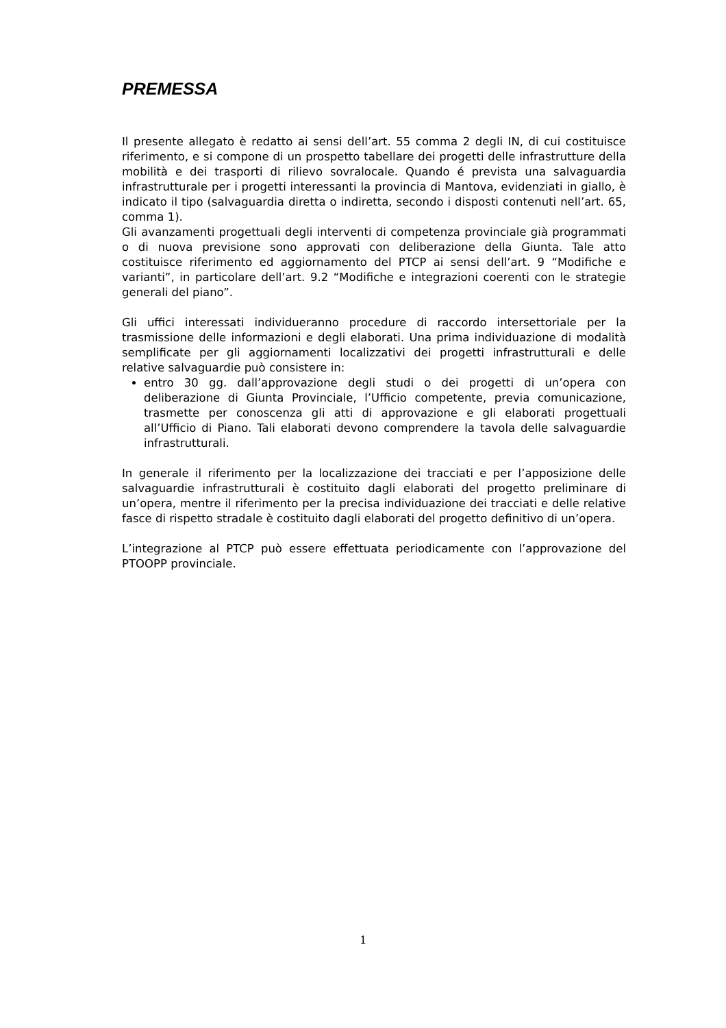PREMESSA
Il presente allegato è redatto ai sensi dell’art. 55 comma 2 degli IN, di cui costituisce riferimento, e si compone di un prospetto tabellare dei progetti delle infrastrutture della mobilità e dei trasporti di rilievo sovralocale. Quando é prevista una salvaguardia infrastrutturale per i progetti interessanti la provincia di Mantova, evidenziati in giallo, è indicato il tipo (salvaguardia diretta o indiretta, secondo i disposti contenuti nell’art. 65, comma 1).
Gli avanzamenti progettuali degli interventi di competenza provinciale già programmati o di nuova previsione sono approvati con deliberazione della Giunta. Tale atto costituisce riferimento ed aggiornamento del PTCP ai sensi dell’art. 9 “Modifiche e varianti”, in particolare dell’art. 9.2 “Modifiche e integrazioni coerenti con le strategie generali del piano”.
Gli uffici interessati individueranno procedure di raccordo intersettoriale per la trasmissione delle informazioni e degli elaborati. Una prima individuazione di modalità semplificate per gli aggiornamenti localizzativi dei progetti infrastrutturali e delle relative salvaguardie può consistere in:
entro 30 gg. dall’approvazione degli studi o dei progetti di un’opera con deliberazione di Giunta Provinciale, l’Ufficio competente, previa comunicazione, trasmette per conoscenza gli atti di approvazione e gli elaborati progettuali all’Ufficio di Piano. Tali elaborati devono comprendere la tavola delle salvaguardie infrastrutturali.
In generale il riferimento per la localizzazione dei tracciati e per l’apposizione delle salvaguardie infrastrutturali è costituito dagli elaborati del progetto preliminare di un’opera, mentre il riferimento per la precisa individuazione dei tracciati e delle relative fasce di rispetto stradale è costituito dagli elaborati del progetto definitivo di un’opera.
L’integrazione al PTCP può essere effettuata periodicamente con l’approvazione del PTOOPP provinciale.
1